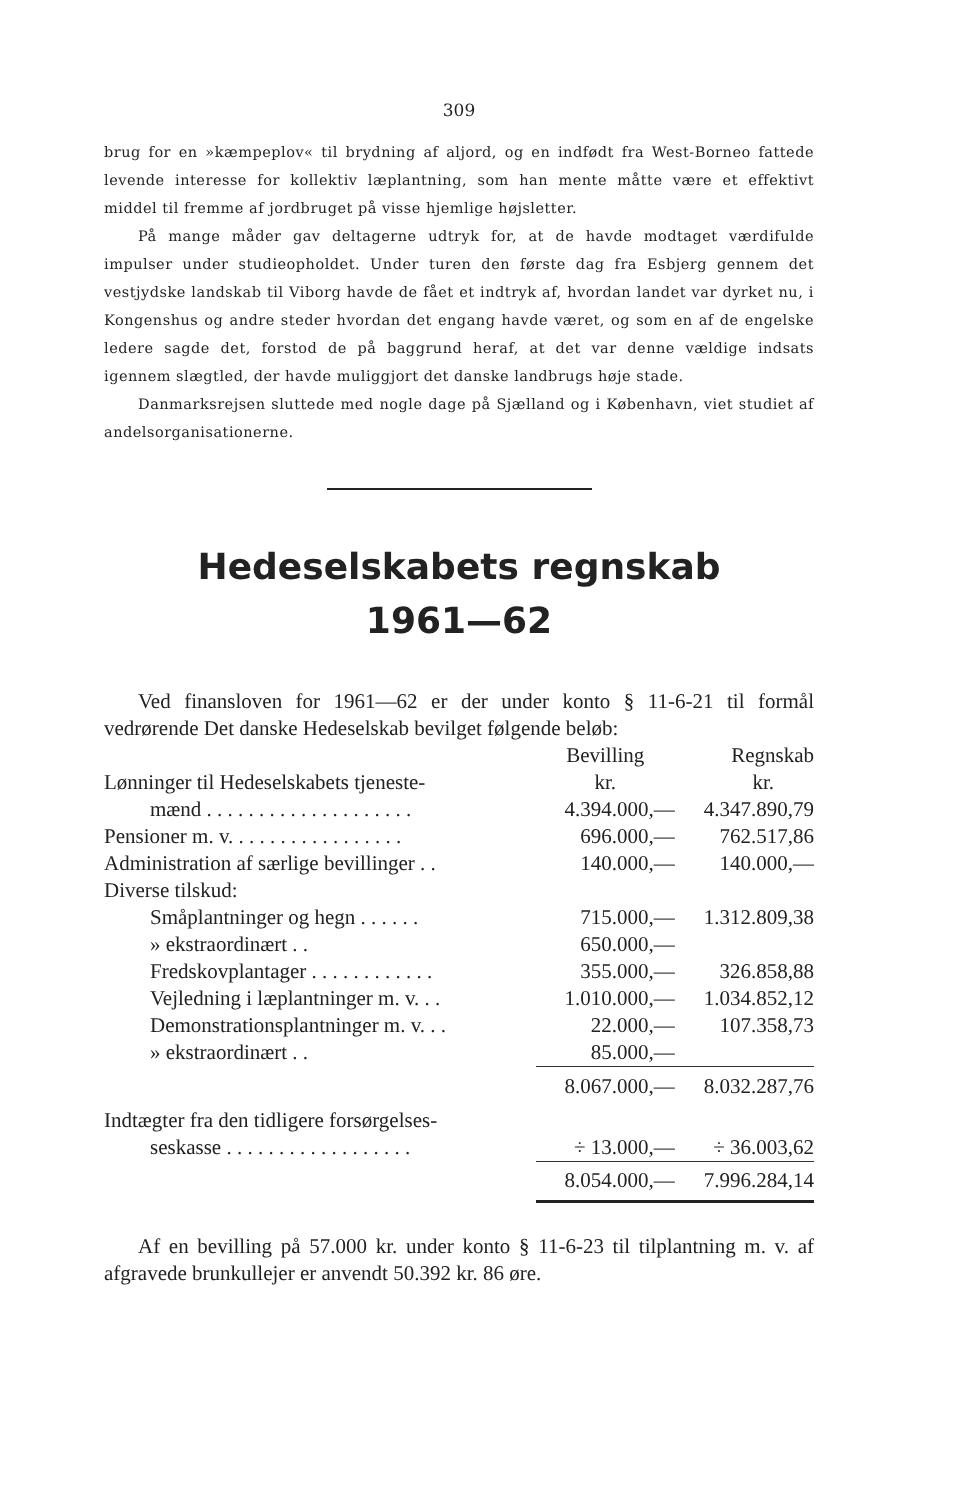309
brug for en »kæmpeplov« til brydning af aljord, og en indfødt fra West-Borneo fattede levende interesse for kollektiv læplantning, som han mente måtte være et effektivt middel til fremme af jordbruget på visse hjemlige højsletter.
På mange måder gav deltagerne udtryk for, at de havde modtaget værdifulde impulser under studieopholdet. Under turen den første dag fra Esbjerg gennem det vestjydske landskab til Viborg havde de fået et indtryk af, hvordan landet var dyrket nu, i Kongenshus og andre steder hvordan det engang havde været, og som en af de engelske ledere sagde det, forstod de på baggrund heraf, at det var denne vældige indsats igennem slægtled, der havde muliggjort det danske landbrugs høje stade.
Danmarksrejsen sluttede med nogle dage på Sjælland og i København, viet studiet af andelsorganisationerne.
Hedeselskabets regnskab
1961—62
Ved finansloven for 1961—62 er der under konto § 11-6-21 til formål vedrørende Det danske Hedeselskab bevilget følgende beløb:
| | Bevilling | Regnskab |
| --- | --- | --- |
| Lønninger til Hedeselskabets tjeneste- | kr. | kr. |
| mænd . . . . . . . . . . . . . . . . . . . . | 4.394.000,— | 4.347.890,79 |
| Pensioner m. v. . . . . . . . . . . . . . . . . | 696.000,— | 762.517,86 |
| Administration af særlige bevillinger . . | 140.000,— | 140.000,— |
| Diverse tilskud: | | |
| Småplantninger og hegn . . . . . . | 715.000,— | 1.312.809,38 |
| » ekstraordinært . . | 650.000,— | |
| Fredskovplantager . . . . . . . . . . . . | 355.000,— | 326.858,88 |
| Vejledning i læplantninger m. v. . . | 1.010.000,— | 1.034.852,12 |
| Demonstrationsplantninger m. v. . . | 22.000,— | 107.358,73 |
| » ekstraordinært . . | 85.000,— | |
| | 8.067.000,— | 8.032.287,76 |
| Indtægter fra den tidligere forsørgelses- | | |
| seskasse . . . . . . . . . . . . . . . . . . | ÷ 13.000,— | ÷ 36.003,62 |
| | 8.054.000,— | 7.996.284,14 |
Af en bevilling på 57.000 kr. under konto § 11-6-23 til tilplantning m. v. af afgravede brunkullejer er anvendt 50.392 kr. 86 øre.